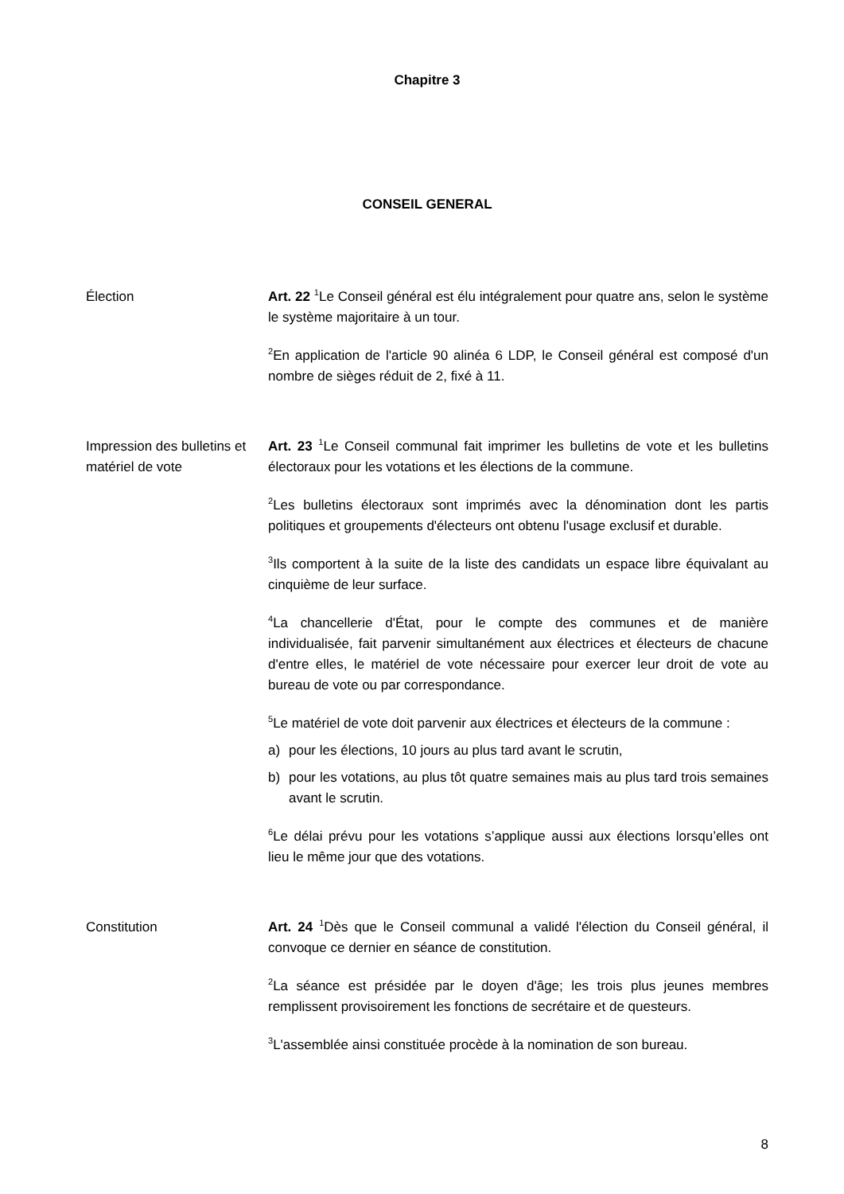Chapitre 3
CONSEIL GENERAL
Élection Art. 22 <sup>1</sup>Le Conseil général est élu intégralement pour quatre ans, selon le système le système majoritaire à un tour.
<sup>2</sup> En application de l'article 90 alinéa 6 LDP, le Conseil général est composé d'un nombre de sièges réduit de 2, fixé à 11.
Impression des bulletins et matériel de vote
Art. 23 <sup>1</sup>Le Conseil communal fait imprimer les bulletins de vote et les bulletins électoraux pour les votations et les élections de la commune.
<sup>2</sup> Les bulletins électoraux sont imprimés avec la dénomination dont les partis politiques et groupements d'électeurs ont obtenu l'usage exclusif et durable.
<sup>3</sup> Ils comportent à la suite de la liste des candidats un espace libre équivalant au cinquième de leur surface.
<sup>4</sup> La chancellerie d'État, pour le compte des communes et de manière individualisée, fait parvenir simultanément aux électrices et électeurs de chacune d'entre elles, le matériel de vote nécessaire pour exercer leur droit de vote au bureau de vote ou par correspondance.
<sup>5</sup> Le matériel de vote doit parvenir aux électrices et électeurs de la commune :
a) pour les élections, 10 jours au plus tard avant le scrutin,
b) pour les votations, au plus tôt quatre semaines mais au plus tard trois semaines avant le scrutin.
<sup>6</sup> Le délai prévu pour les votations s’applique aussi aux élections lorsqu’elles ont lieu le même jour que des votations.
Constitution Art. 24 <sup>1</sup>Dès que le Conseil communal a validé l'élection du Conseil général, il convoque ce dernier en séance de constitution.
<sup>2</sup> La séance est présidée par le doyen d'âge; les trois plus jeunes membres remplissent provisoirement les fonctions de secrétaire et de questeurs.
<sup>3</sup> L'assemblée ainsi constituée procède à la nomination de son bureau.
8